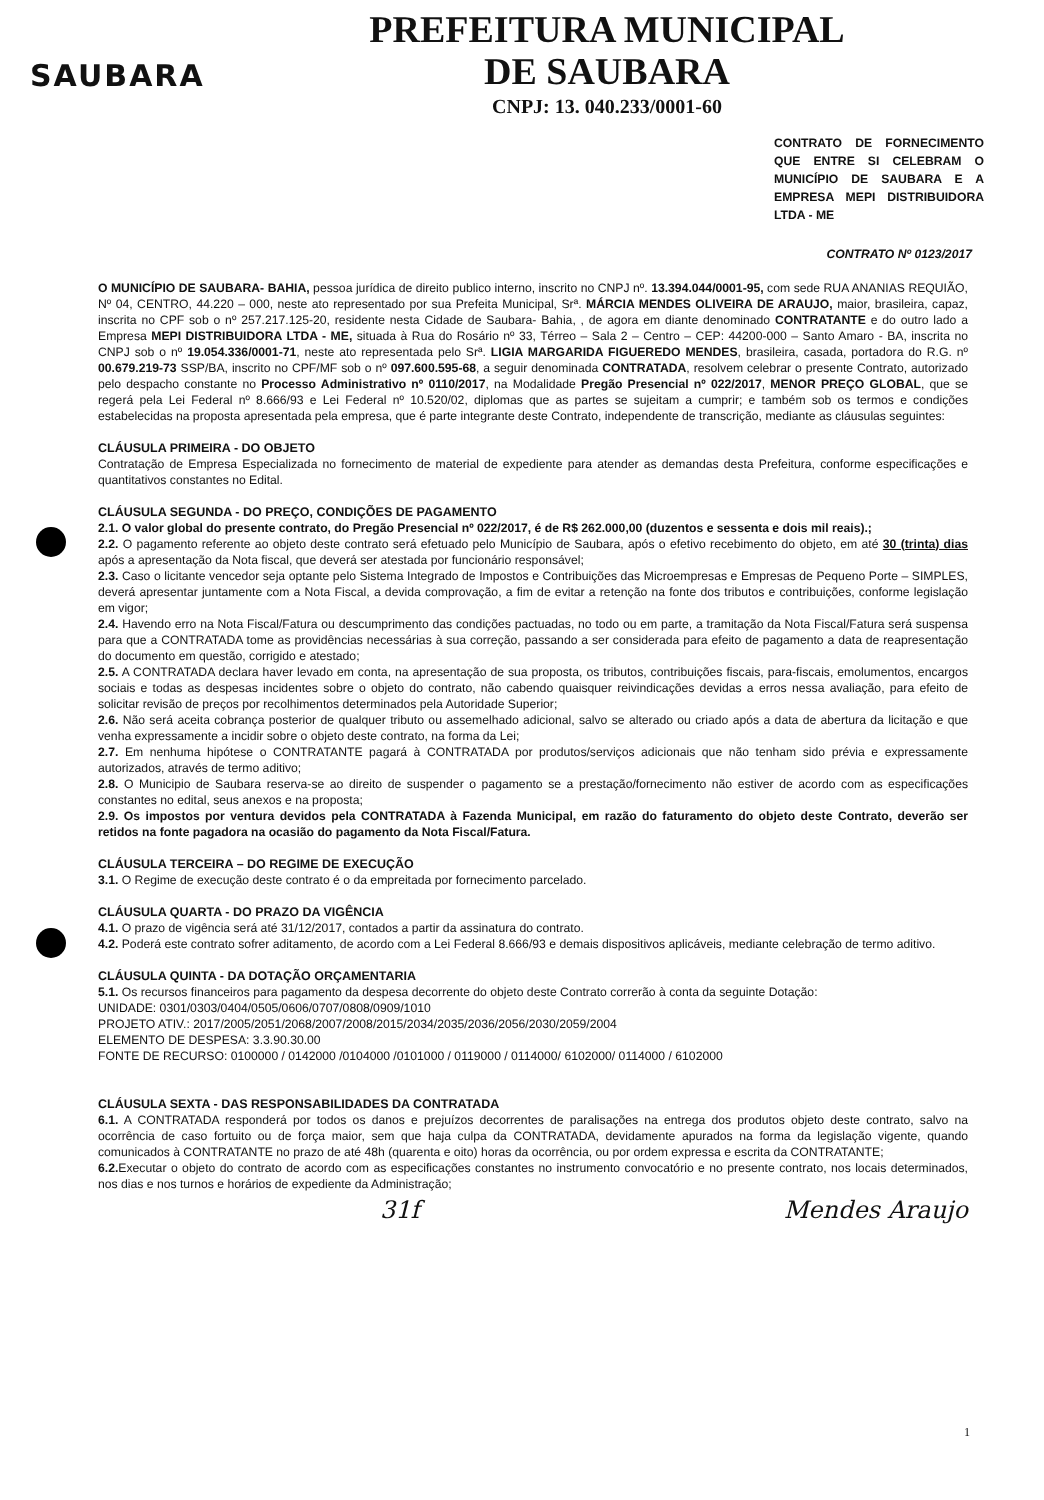SAUBARA
PREFEITURA MUNICIPAL
DE SAUBARA
CNPJ: 13. 040.233/0001-60
CONTRATO DE FORNECIMENTO QUE ENTRE SI CELEBRAM O MUNICÍPIO DE SAUBARA E A EMPRESA MEPI DISTRIBUIDORA LTDA - ME
CONTRATO Nº 0123/2017
O MUNICÍPIO DE SAUBARA- BAHIA, pessoa jurídica de direito publico interno, inscrito no CNPJ nº. 13.394.044/0001-95, com sede RUA ANANIAS REQUIÃO, Nº 04, CENTRO, 44.220 – 000, neste ato representado por sua Prefeita Municipal, Srª. MÁRCIA MENDES OLIVEIRA DE ARAUJO, maior, brasileira, capaz, inscrita no CPF sob o nº 257.217.125-20, residente nesta Cidade de Saubara- Bahia, , de agora em diante denominado CONTRATANTE e do outro lado a Empresa MEPI DISTRIBUIDORA LTDA - ME, situada à Rua do Rosário nº 33, Térreo – Sala 2 – Centro – CEP: 44200-000 – Santo Amaro - BA, inscrita no CNPJ sob o nº 19.054.336/0001-71, neste ato representada pelo Srª. LIGIA MARGARIDA FIGUEREDO MENDES, brasileira, casada, portadora do R.G. nº 00.679.219-73 SSP/BA, inscrito no CPF/MF sob o nº 097.600.595-68, a seguir denominada CONTRATADA, resolvem celebrar o presente Contrato, autorizado pelo despacho constante no Processo Administrativo nº 0110/2017, na Modalidade Pregão Presencial nº 022/2017, MENOR PREÇO GLOBAL, que se regerá pela Lei Federal nº 8.666/93 e Lei Federal nº 10.520/02, diplomas que as partes se sujeitam a cumprir; e também sob os termos e condições estabelecidas na proposta apresentada pela empresa, que é parte integrante deste Contrato, independente de transcrição, mediante as cláusulas seguintes:
CLÁUSULA PRIMEIRA - DO OBJETO
Contratação de Empresa Especializada no fornecimento de material de expediente para atender as demandas desta Prefeitura, conforme especificações e quantitativos constantes no Edital.
CLÁUSULA SEGUNDA - DO PREÇO, CONDIÇÕES DE PAGAMENTO
2.1. O valor global do presente contrato, do Pregão Presencial nº 022/2017, é de R$ 262.000,00 (duzentos e sessenta e dois mil reais).;
2.2. O pagamento referente ao objeto deste contrato será efetuado pelo Município de Saubara, após o efetivo recebimento do objeto, em até 30 (trinta) dias após a apresentação da Nota fiscal, que deverá ser atestada por funcionário responsável;
2.3. Caso o licitante vencedor seja optante pelo Sistema Integrado de Impostos e Contribuições das Microempresas e Empresas de Pequeno Porte – SIMPLES, deverá apresentar juntamente com a Nota Fiscal, a devida comprovação, a fim de evitar a retenção na fonte dos tributos e contribuições, conforme legislação em vigor;
2.4. Havendo erro na Nota Fiscal/Fatura ou descumprimento das condições pactuadas, no todo ou em parte, a tramitação da Nota Fiscal/Fatura será suspensa para que a CONTRATADA tome as providências necessárias à sua correção, passando a ser considerada para efeito de pagamento a data de reapresentação do documento em questão, corrigido e atestado;
2.5. A CONTRATADA declara haver levado em conta, na apresentação de sua proposta, os tributos, contribuições fiscais, para-fiscais, emolumentos, encargos sociais e todas as despesas incidentes sobre o objeto do contrato, não cabendo quaisquer reivindicações devidas a erros nessa avaliação, para efeito de solicitar revisão de preços por recolhimentos determinados pela Autoridade Superior;
2.6. Não será aceita cobrança posterior de qualquer tributo ou assemelhado adicional, salvo se alterado ou criado após a data de abertura da licitação e que venha expressamente a incidir sobre o objeto deste contrato, na forma da Lei;
2.7. Em nenhuma hipótese o CONTRATANTE pagará à CONTRATADA por produtos/serviços adicionais que não tenham sido prévia e expressamente autorizados, através de termo aditivo;
2.8. O Municipio de Saubara reserva-se ao direito de suspender o pagamento se a prestação/fornecimento não estiver de acordo com as especificações constantes no edital, seus anexos e na proposta;
2.9. Os impostos por ventura devidos pela CONTRATADA à Fazenda Municipal, em razão do faturamento do objeto deste Contrato, deverão ser retidos na fonte pagadora na ocasião do pagamento da Nota Fiscal/Fatura.
CLÁUSULA TERCEIRA – DO REGIME DE EXECUÇÃO
3.1. O Regime de execução deste contrato é o da empreitada por fornecimento parcelado.
CLÁUSULA QUARTA - DO PRAZO DA VIGÊNCIA
4.1. O prazo de vigência será até 31/12/2017, contados a partir da assinatura do contrato.
4.2. Poderá este contrato sofrer aditamento, de acordo com a Lei Federal 8.666/93 e demais dispositivos aplicáveis, mediante celebração de termo aditivo.
CLÁUSULA QUINTA - DA DOTAÇÃO ORÇAMENTARIA
5.1. Os recursos financeiros para pagamento da despesa decorrente do objeto deste Contrato correrão à conta da seguinte Dotação:
UNIDADE: 0301/0303/0404/0505/0606/0707/0808/0909/1010
PROJETO ATIV.: 2017/2005/2051/2068/2007/2008/2015/2034/2035/2036/2056/2030/2059/2004
ELEMENTO DE DESPESA: 3.3.90.30.00
FONTE DE RECURSO: 0100000 / 0142000 /0104000 /0101000 / 0119000 / 0114000/ 6102000/ 0114000 / 6102000
CLÁUSULA SEXTA - DAS RESPONSABILIDADES DA CONTRATADA
6.1. A CONTRATADA responderá por todos os danos e prejuízos decorrentes de paralisações na entrega dos produtos objeto deste contrato, salvo na ocorrência de caso fortuito ou de força maior, sem que haja culpa da CONTRATADA, devidamente apurados na forma da legislação vigente, quando comunicados à CONTRATANTE no prazo de até 48h (quarenta e oito) horas da ocorrência, ou por ordem expressa e escrita da CONTRATANTE;
6.2. Executar o objeto do contrato de acordo com as especificações constantes no instrumento convocatório e no presente contrato, nos locais determinados, nos dias e nos turnos e horários de expediente da Administração;
31f Mendes Araujo
1